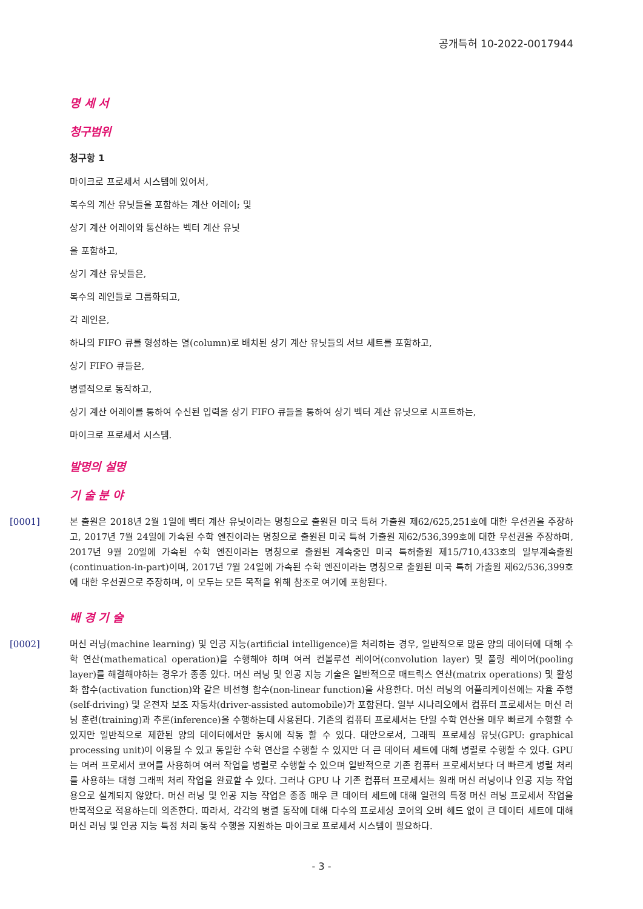공개특허 10-2022-0017944
명 세 서
청구범위
청구항 1
마이크로 프로세서 시스템에 있어서,
복수의 계산 유닛들을 포함하는 계산 어레이; 및
상기 계산 어레이와 통신하는 벡터 계산 유닛
을 포함하고,
상기 계산 유닛들은,
복수의 레인들로 그룹화되고,
각 레인은,
하나의 FIFO 큐를 형성하는 열(column)로 배치된 상기 계산 유닛들의 서브 세트를 포함하고,
상기 FIFO 큐들은,
병렬적으로 동작하고,
상기 계산 어레이를 통하여 수신된 입력을 상기 FIFO 큐들을 통하여 상기 벡터 계산 유닛으로 시프트하는,
마이크로 프로세서 시스템.
발명의 설명
기 술 분 야
[0001] 본 출원은 2018년 2월 1일에 벡터 계산 유닛이라는 명칭으로 출원된 미국 특허 가출원 제62/625,251호에 대한 우선권을 주장하고, 2017년 7월 24일에 가속된 수학 엔진이라는 명칭으로 출원된 미국 특허 가출원 제62/536,399호에 대한 우선권을 주장하며, 2017년 9월 20일에 가속된 수학 엔진이라는 명칭으로 출원된 계속중인 미국 특허출원 제15/710,433호의 일부계속출원(continuation-in-part)이며, 2017년 7월 24일에 가속된 수학 엔진이라는 명칭으로 출원된 미국 특허 가출원 제62/536,399호에 대한 우선권으로 주장하며, 이 모두는 모든 목적을 위해 참조로 여기에 포함된다.
배 경 기 술
[0002] 머신 러닝(machine learning) 및 인공 지능(artificial intelligence)을 처리하는 경우, 일반적으로 많은 양의 데이터에 대해 수학 연산(mathematical operation)을 수행해야 하며 여러 컨볼루션 레이어(convolution layer) 및 풀링 레이어(pooling layer)를 해결해야하는 경우가 종종 있다. 머신 러닝 및 인공 지능 기술은 일반적으로 매트릭스 연산(matrix operations) 및 활성화 함수(activation function)와 같은 비선형 함수(non-linear function)을 사용한다. 머신 러닝의 어플리케이션에는 자율 주행(self-driving) 및 운전자 보조 자동차(driver-assisted automobile)가 포함된다. 일부 시나리오에서 컴퓨터 프로세서는 머신 러닝 훈련(training)과 추론(inference)을 수행하는데 사용된다. 기존의 컴퓨터 프로세서는 단일 수학 연산을 매우 빠르게 수행할 수 있지만 일반적으로 제한된 양의 데이터에서만 동시에 작동 할 수 있다. 대안으로서, 그래픽 프로세싱 유닛(GPU: graphical processing unit)이 이용될 수 있고 동일한 수학 연산을 수행할 수 있지만 더 큰 데이터 세트에 대해 병렬로 수행할 수 있다. GPU는 여러 프로세서 코어를 사용하여 여러 작업을 병렬로 수행할 수 있으며 일반적으로 기존 컴퓨터 프로세서보다 더 빠르게 병렬 처리를 사용하는 대형 그래픽 처리 작업을 완료할 수 있다. 그러나 GPU 나 기존 컴퓨터 프로세서는 원래 머신 러닝이나 인공 지능 작업용으로 설계되지 않았다. 머신 러닝 및 인공 지능 작업은 종종 매우 큰 데이터 세트에 대해 일련의 특정 머신 러닝 프로세서 작업을 반복적으로 적용하는데 의존한다. 따라서, 각각의 병렬 동작에 대해 다수의 프로세싱 코어의 오버 헤드 없이 큰 데이터 세트에 대해 머신 러닝 및 인공 지능 특정 처리 동작 수행을 지원하는 마이크로 프로세서 시스템이 필요하다.
- 3 -